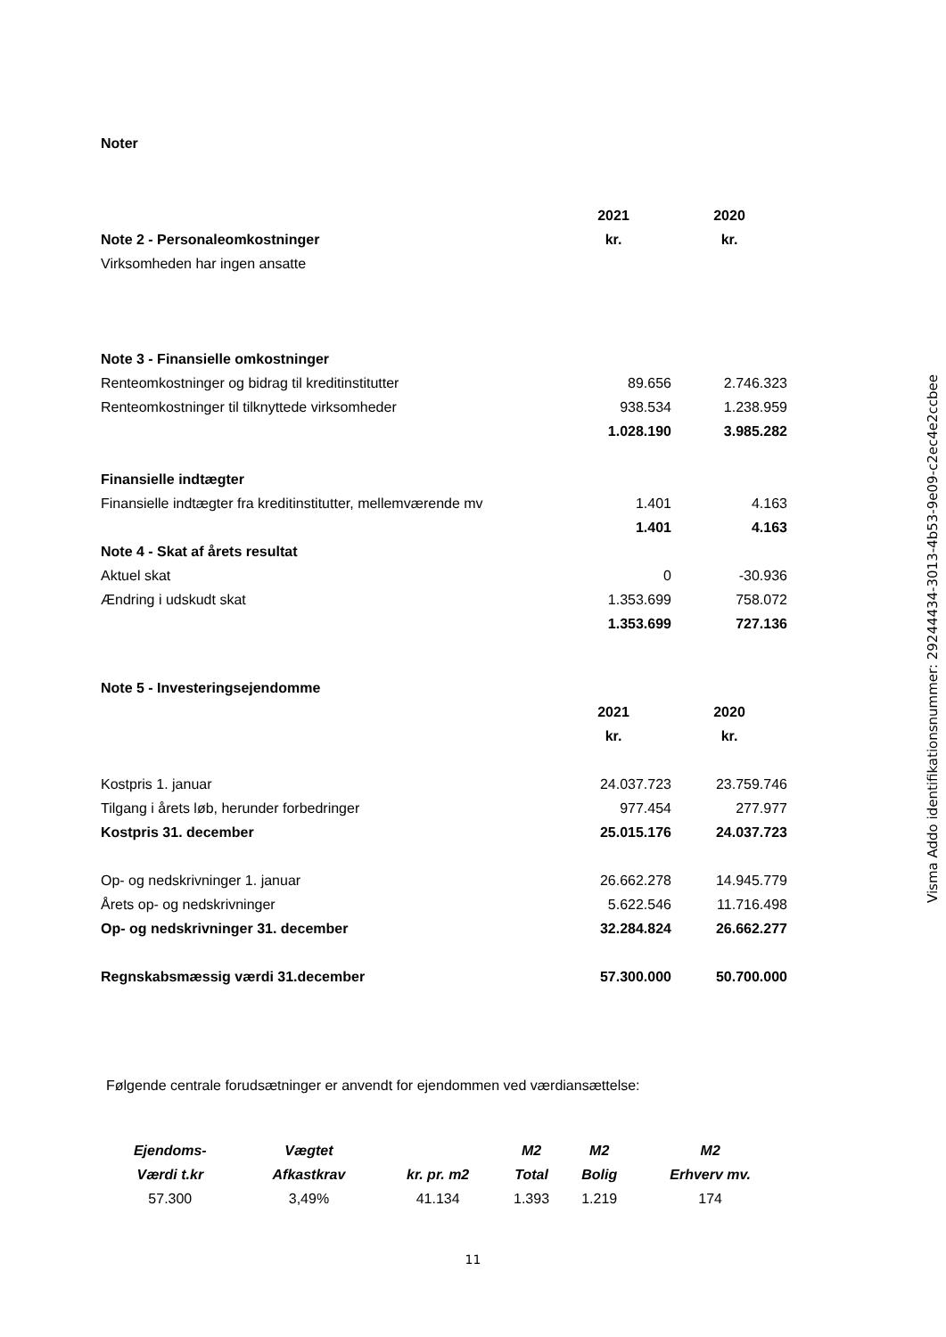Noter
| | 2021 | 2020 |
| Note 2 - Personaleomkostninger | kr. | kr. |
| Virksomheden har ingen ansatte | | |
| Note 3 - Finansielle omkostninger | | |
| Renteomkostninger og bidrag til kreditinstitutter | 89.656 | 2.746.323 |
| Renteomkostninger til tilknyttede virksomheder | 938.534 | 1.238.959 |
| | 1.028.190 | 3.985.282 |
| Finansielle indtægter | | |
| Finansielle indtægter fra kreditinstitutter, mellemværende mv | 1.401 | 4.163 |
| | 1.401 | 4.163 |
| Note 4 - Skat af årets resultat | | |
| Aktuel skat | 0 | -30.936 |
| Ændring i udskudt skat | 1.353.699 | 758.072 |
| | 1.353.699 | 727.136 |
| Note 5 - Investeringsejendomme | | |
| | 2021 | 2020 |
| | kr. | kr. |
| Kostpris 1. januar | 24.037.723 | 23.759.746 |
| Tilgang i årets løb, herunder forbedringer | 977.454 | 277.977 |
| Kostpris 31. december | 25.015.176 | 24.037.723 |
| Op- og nedskrivninger 1. januar | 26.662.278 | 14.945.779 |
| Årets op- og nedskrivninger | 5.622.546 | 11.716.498 |
| Op- og nedskrivninger 31. december | 32.284.824 | 26.662.277 |
| Regnskabsmæssig værdi 31.december | 57.300.000 | 50.700.000 |
Følgende centrale forudsætninger er anvendt for ejendommen ved værdiansættelse:
| Ejendoms- | Vægtet | | M2 | M2 | M2 |
| --- | --- | --- | --- | --- | --- |
| Værdi t.kr | Afkastkrav | kr. pr. m2 | Total | Bolig | Erhverv mv. |
| 57.300 | 3,49% | 41.134 | 1.393 | 1.219 | 174 |
11
Visma Addo identifikationsnummer: 29244434-3013-4b53-9e09-c2ec4e2ccbee